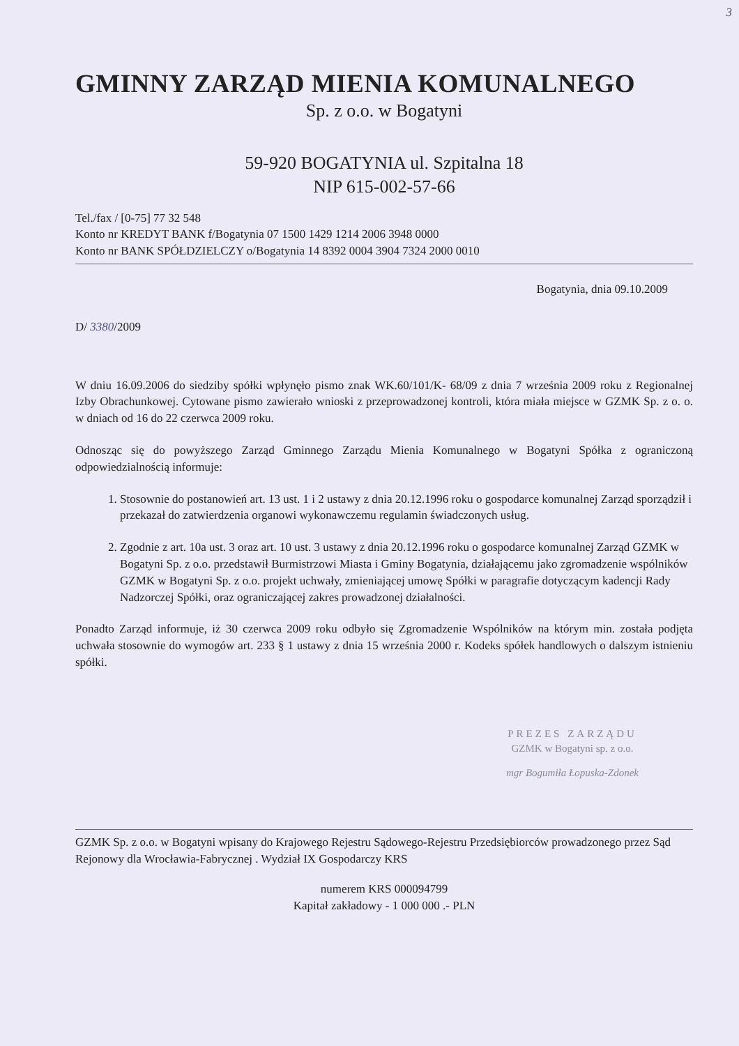3
GMINNY ZARZĄD MIENIA KOMUNALNEGO
Sp. z o.o. w Bogatyni
59-920 BOGATYNIA ul. Szpitalna 18
NIP 615-002-57-66
Tel./fax / [0-75] 77 32 548
Konto nr KREDYT BANK f/Bogatynia 07 1500 1429 1214 2006 3948 0000
Konto nr BANK SPÓŁDZIELCZY o/Bogatynia 14 8392 0004 3904 7324 2000 0010
Bogatynia, dnia 09.10.2009
D/ 3380/2009
W dniu 16.09.2006 do siedziby spółki wpłynęło pismo znak WK.60/101/K- 68/09 z dnia 7 września 2009 roku z Regionalnej Izby Obrachunkowej. Cytowane pismo zawierało wnioski z przeprowadzonej kontroli, która miała miejsce w GZMK Sp. z o. o. w dniach od 16 do 22 czerwca 2009 roku.
Odnosząc się do powyższego Zarząd Gminnego Zarządu Mienia Komunalnego w Bogatyni Spółka z ograniczoną odpowiedzialnością informuje:
1. Stosownie do postanowień art. 13 ust. 1 i 2 ustawy z dnia 20.12.1996 roku o gospodarce komunalnej Zarząd sporządził i przekazał do zatwierdzenia organowi wykonawczemu regulamin świadczonych usług.
2. Zgodnie z art. 10a ust. 3 oraz art. 10 ust. 3 ustawy z dnia 20.12.1996 roku o gospodarce komunalnej Zarząd GZMK w Bogatyni Sp. z o.o. przedstawił Burmistrzowi Miasta i Gminy Bogatynia, działającemu jako zgromadzenie wspólników GZMK w Bogatyni Sp. z o.o. projekt uchwały, zmieniającej umowę Spółki w paragrafie dotyczącym kadencji Rady Nadzorczej Spółki, oraz ograniczającej zakres prowadzonej działalności.
Ponadto Zarząd informuje, iż 30 czerwca 2009 roku odbyło się Zgromadzenie Wspólników na którym min. została podjęta uchwała stosownie do wymogów art. 233 § 1 ustawy z dnia 15 września 2000 r. Kodeks spółek handlowych o dalszym istnieniu spółki.
PREZES ZARZĄDU
GZMK w Bogatyni sp. z o.o.
mgr Bogumiła Łopuska-Zdonek
GZMK Sp. z o.o. w Bogatyni wpisany do Krajowego Rejestru Sądowego-Rejestru Przedsiębiorców prowadzonego przez Sąd Rejonowy dla Wrocławia-Fabrycznej . Wydział IX Gospodarczy KRS
numerem KRS 000094799
Kapitał zakładowy - 1 000 000 .- PLN